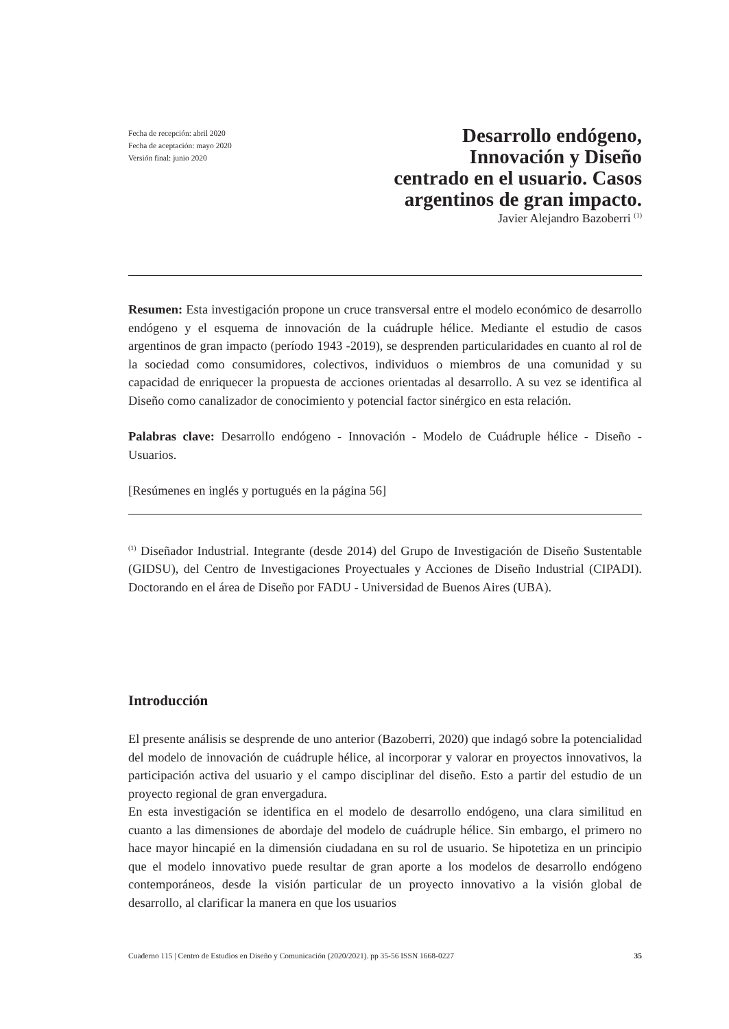Fecha de recepción: abril 2020
Fecha de aceptación: mayo 2020
Versión final: junio 2020
Desarrollo endógeno,
Innovación y Diseño
centrado en el usuario. Casos
argentinos de gran impacto.
Javier Alejandro Bazoberri <sup>(1)</sup>
Resumen: Esta investigación propone un cruce transversal entre el modelo económico de desarrollo endógeno y el esquema de innovación de la cuádruple hélice. Mediante el estudio de casos argentinos de gran impacto (período 1943 -2019), se desprenden particularidades en cuanto al rol de la sociedad como consumidores, colectivos, individuos o miembros de una comunidad y su capacidad de enriquecer la propuesta de acciones orientadas al desarrollo. A su vez se identifica al Diseño como canalizador de conocimiento y potencial factor sinérgico en esta relación.
Palabras clave: Desarrollo endógeno - Innovación - Modelo de Cuádruple hélice - Diseño - Usuarios.
[Resúmenes en inglés y portugués en la página 56]
<sup>(1)</sup> Diseñador Industrial. Integrante (desde 2014) del Grupo de Investigación de Diseño Sustentable (GIDSU), del Centro de Investigaciones Proyectuales y Acciones de Diseño Industrial (CIPADI). Doctorando en el área de Diseño por FADU - Universidad de Buenos Aires (UBA).
Introducción
El presente análisis se desprende de uno anterior (Bazoberri, 2020) que indagó sobre la potencialidad del modelo de innovación de cuádruple hélice, al incorporar y valorar en proyectos innovativos, la participación activa del usuario y el campo disciplinar del diseño. Esto a partir del estudio de un proyecto regional de gran envergadura.
En esta investigación se identifica en el modelo de desarrollo endógeno, una clara similitud en cuanto a las dimensiones de abordaje del modelo de cuádruple hélice. Sin embargo, el primero no hace mayor hincapié en la dimensión ciudadana en su rol de usuario. Se hipotetiza en un principio que el modelo innovativo puede resultar de gran aporte a los modelos de desarrollo endógeno contemporáneos, desde la visión particular de un proyecto innovativo a la visión global de desarrollo, al clarificar la manera en que los usuarios
Cuaderno 115 | Centro de Estudios en Diseño y Comunicación (2020/2021). pp 35-56 ISSN 1668-0227 35